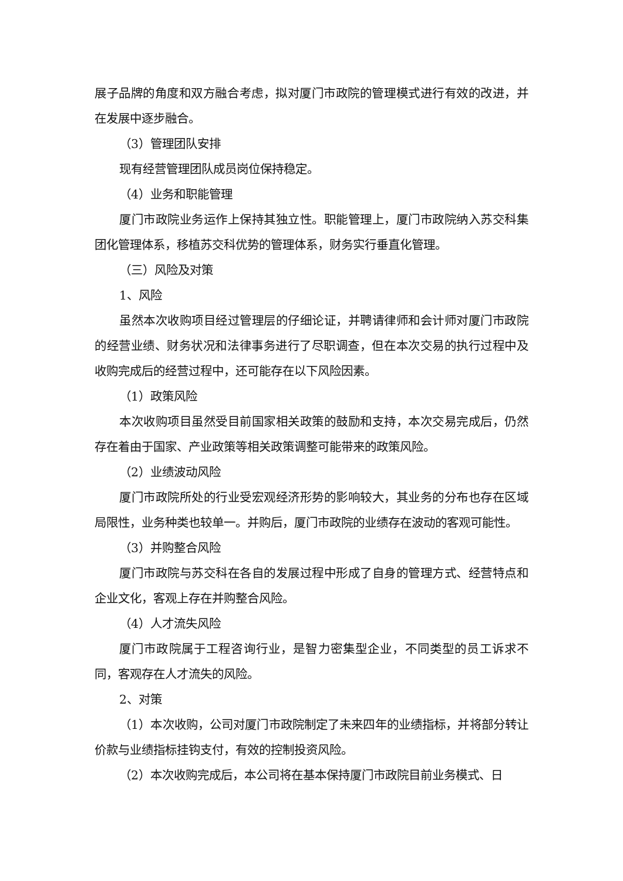展子品牌的角度和双方融合考虑，拟对厦门市政院的管理模式进行有效的改进，并在发展中逐步融合。
（3）管理团队安排
现有经营管理团队成员岗位保持稳定。
（4）业务和职能管理
厦门市政院业务运作上保持其独立性。职能管理上，厦门市政院纳入苏交科集团化管理体系，移植苏交科优势的管理体系，财务实行垂直化管理。
（三）风险及对策
1、风险
虽然本次收购项目经过管理层的仔细论证，并聘请律师和会计师对厦门市政院的经营业绩、财务状况和法律事务进行了尽职调查，但在本次交易的执行过程中及收购完成后的经营过程中，还可能存在以下风险因素。
（1）政策风险
本次收购项目虽然受目前国家相关政策的鼓励和支持，本次交易完成后，仍然存在着由于国家、产业政策等相关政策调整可能带来的政策风险。
（2）业绩波动风险
厦门市政院所处的行业受宏观经济形势的影响较大，其业务的分布也存在区域局限性，业务种类也较单一。并购后，厦门市政院的业绩存在波动的客观可能性。
（3）并购整合风险
厦门市政院与苏交科在各自的发展过程中形成了自身的管理方式、经营特点和企业文化，客观上存在并购整合风险。
（4）人才流失风险
厦门市政院属于工程咨询行业，是智力密集型企业，不同类型的员工诉求不同，客观存在人才流失的风险。
2、对策
（1）本次收购，公司对厦门市政院制定了未来四年的业绩指标，并将部分转让价款与业绩指标挂钩支付，有效的控制投资风险。
（2）本次收购完成后，本公司将在基本保持厦门市政院目前业务模式、日